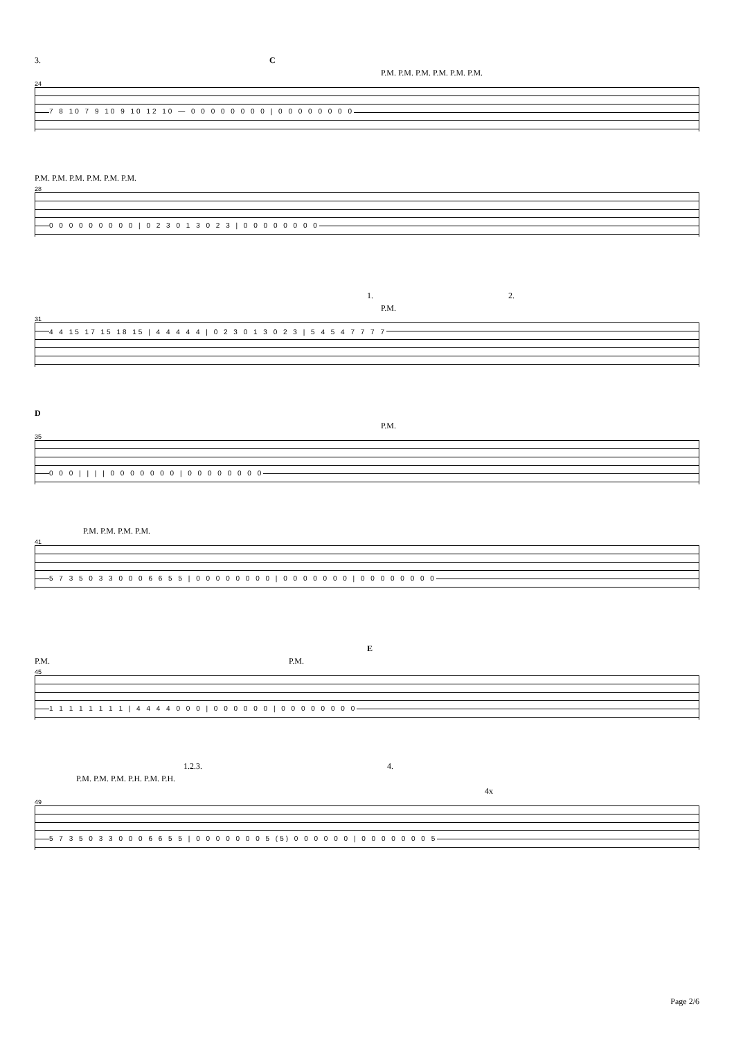3. C
P.M. P.M. P.M. P.M. P.M. P.M.
24
7 8 10 7 9 10 9 10 12 10 — 0 0 0 0 0 0 0 0 | 0 0 0 0 0 0 0 0
P.M. P.M. P.M. P.M. P.M. P.M.
28
0 0 0 0 0 0 0 0 0 | 0 2 3 0 1 3 0 2 3 | 0 0 0 0 0 0 0 0
1. 2.
P.M.
31
4 4 15 17 15 18 15 | 4 4 4 4 4 | 0 2 3 0 1 3 0 2 3 | 5 4 5 4 7 7 7 7
D
P.M.
35
0 0 0 | | | | 0 0 0 0 0 0 0 | 0 0 0 0 0 0 0 0
P.M. P.M. P.M. P.M.
41
5 7 3 5 0 3 3 0 0 0 6 6 5 5 | 0 0 0 0 0 0 0 0 | 0 0 0 0 0 0 0 | 0 0 0 0 0 0 0 0
E
P.M. P.M.
45
1 1 1 1 1 1 1 1 | 4 4 4 4 0 0 0 | 0 0 0 0 0 0 | 0 0 0 0 0 0 0 0
1.2.3. 4.
P.M. P.M. P.M. P.H. P.M. P.H.
4x
49
5 7 3 5 0 3 3 0 0 0 6 6 5 5 | 0 0 0 0 0 0 0 5 (5) 0 0 0 0 0 0 | 0 0 0 0 0 0 0 5
Page 2/6